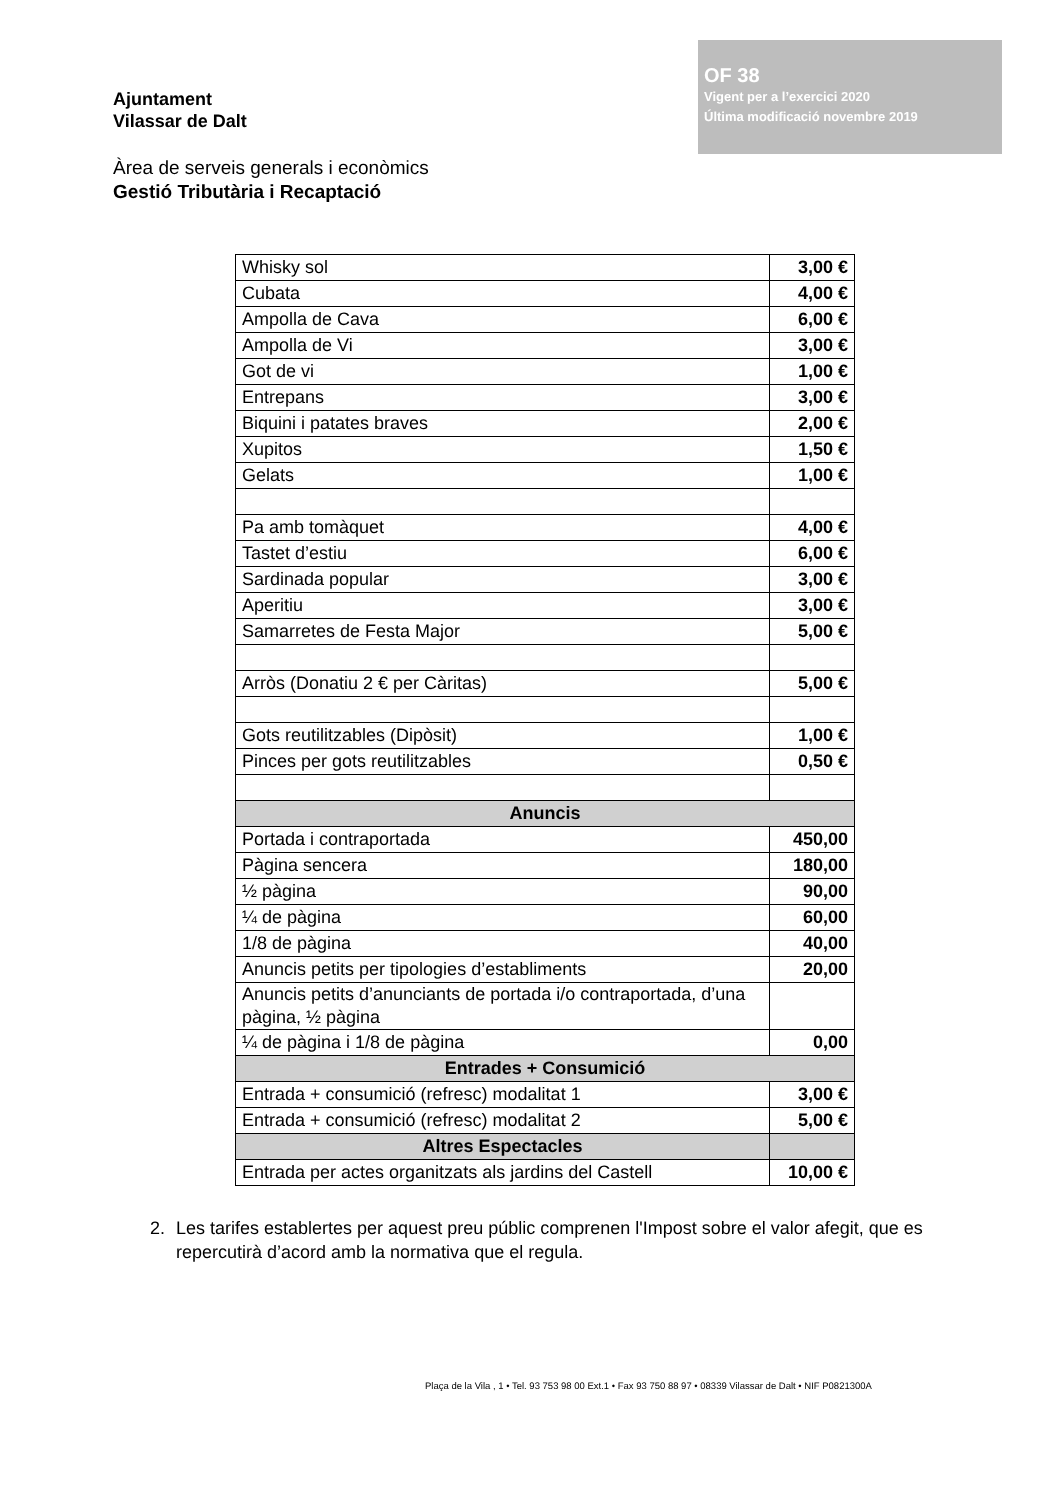Ajuntament
Vilassar de Dalt
OF 38
Vigent per a l’exercici 2020
Última modificació novembre 2019
Àrea de serveis generals i econòmics
Gestió Tributària i Recaptació
| Whisky sol | 3,00 € |
| Cubata | 4,00 € |
| Ampolla de Cava | 6,00 € |
| Ampolla de Vi | 3,00 € |
| Got de vi | 1,00 € |
| Entrepans | 3,00 € |
| Biquini i patates braves | 2,00 € |
| Xupitos | 1,50 € |
| Gelats | 1,00 € |
| Pa amb tomàquet | 4,00 € |
| Tastet d’estiu | 6,00 € |
| Sardinada popular | 3,00 € |
| Aperitiu | 3,00 € |
| Samarretes de Festa Major | 5,00 € |
| Arròs (Donatiu 2 € per Càritas) | 5,00 € |
| Gots reutilitzables (Dipòsit) | 1,00 € |
| Pinces per gots reutilitzables | 0,50 € |
| Anuncis | |
| Portada i contraportada | 450,00 |
| Pàgina sencera | 180,00 |
| ½ pàgina | 90,00 |
| ¼ de pàgina | 60,00 |
| 1/8 de pàgina | 40,00 |
| Anuncis petits per tipologies d’establiments | 20,00 |
| Anuncis petits d’anunciants de portada i/o contraportada, d’una pàgina, ½ pàgina | |
| ¼ de pàgina i 1/8 de pàgina | 0,00 |
| Entrades + Consumició | |
| Entrada + consumició (refresc) modalitat 1 | 3,00 € |
| Entrada + consumició (refresc) modalitat 2 | 5,00 € |
| Altres Espectacles | |
| Entrada per actes organitzats als jardins del Castell | 10,00 € |
2. Les tarifes establertes per aquest preu públic comprenen l'Impost sobre el valor afegit, que es repercutirà d’acord amb la normativa que el regula.
Plaça de la Vila , 1 • Tel. 93 753 98 00 Ext.1 • Fax 93 750 88 97 • 08339 Vilassar de Dalt • NIF P0821300A